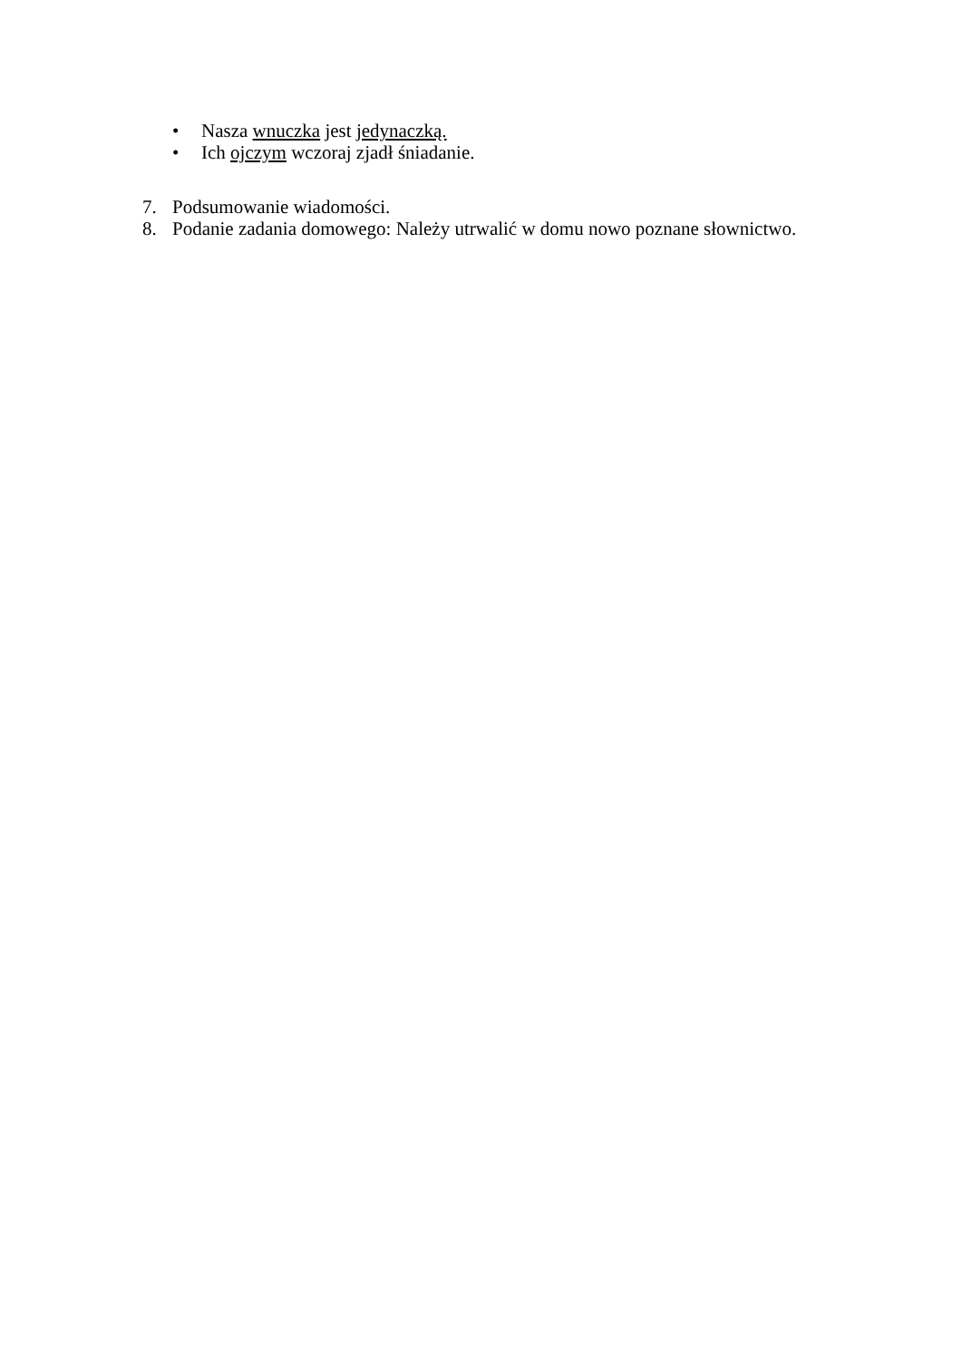• Nasza wnuczka jest jedynaczką.
• Ich ojczym wczoraj zjadł śniadanie.
7. Podsumowanie wiadomości.
8. Podanie zadania domowego: Należy utrwalić w domu nowo poznane słownictwo.